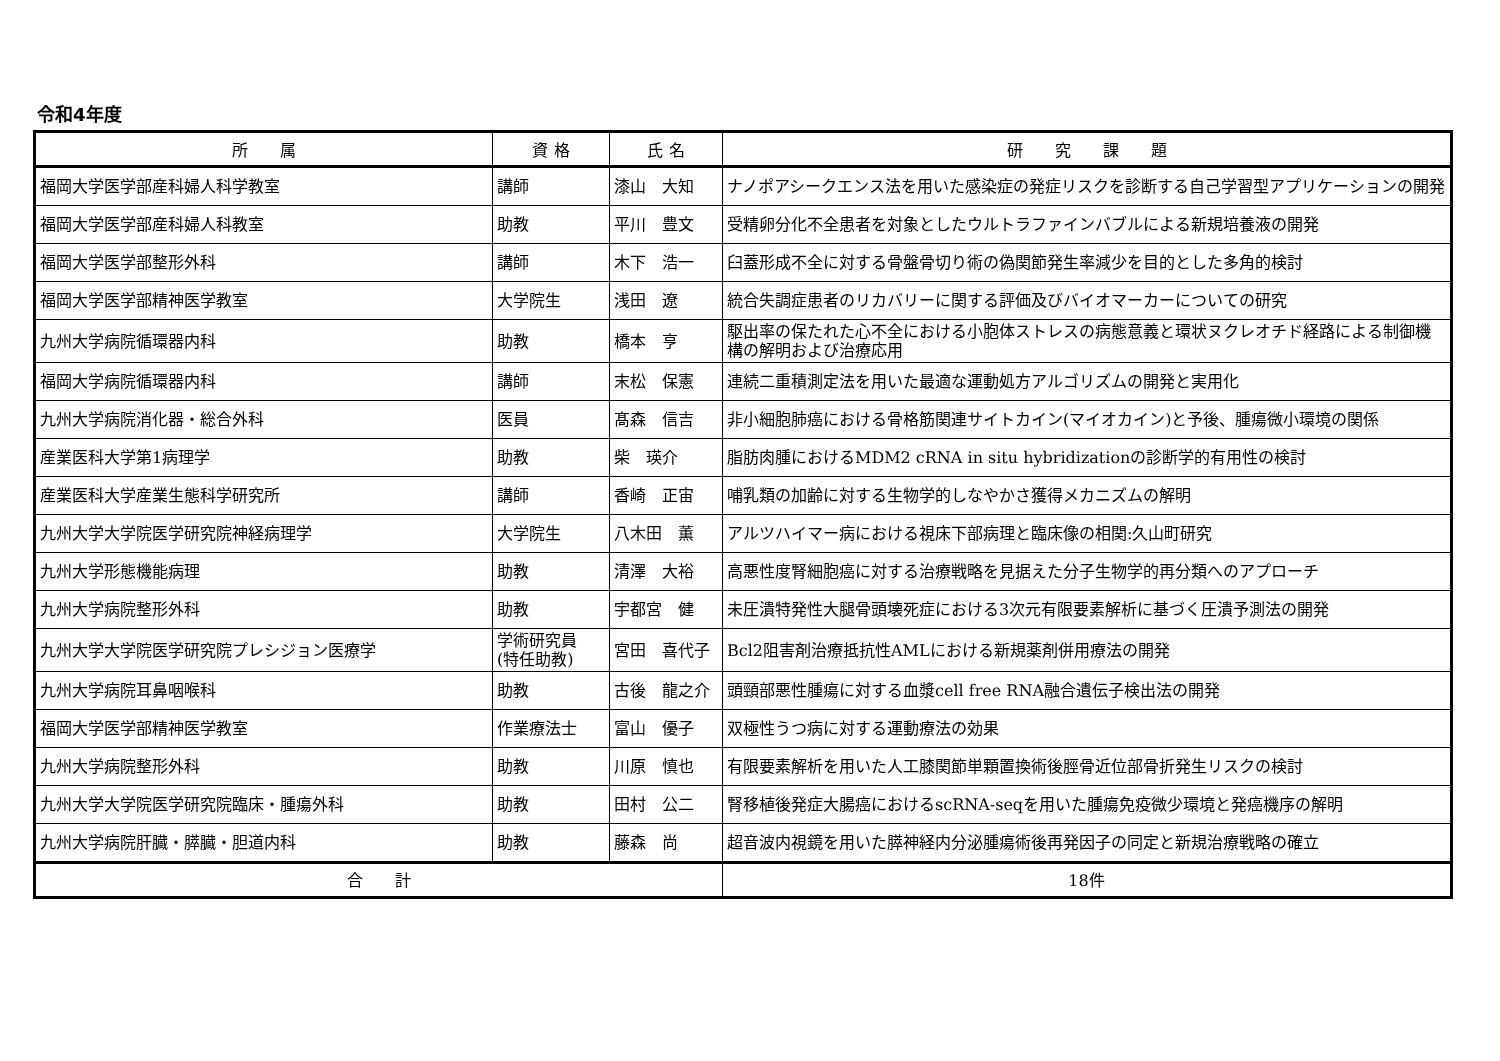令和4年度
| 所 属 | 資 格 | 氏 名 | 研 究 課 題 |
| --- | --- | --- | --- |
| 福岡大学医学部産科婦人科学教室 | 講師 | 漆山 大知 | ナノポアシークエンス法を用いた感染症の発症リスクを診断する自己学習型アプリケーションの開発 |
| 福岡大学医学部産科婦人科教室 | 助教 | 平川 豊文 | 受精卵分化不全患者を対象としたウルトラファインバブルによる新規培養液の開発 |
| 福岡大学医学部整形外科 | 講師 | 木下 浩一 | 臼蓋形成不全に対する骨盤骨切り術の偽関節発生率減少を目的とした多角的検討 |
| 福岡大学医学部精神医学教室 | 大学院生 | 浅田 遼 | 統合失調症患者のリカバリーに関する評価及びバイオマーカーについての研究 |
| 九州大学病院循環器内科 | 助教 | 橋本 亨 | 駆出率の保たれた心不全における小胞体ストレスの病態意義と環状ヌクレオチド経路による制御機構の解明および治療応用 |
| 福岡大学病院循環器内科 | 講師 | 末松 保憲 | 連続二重積測定法を用いた最適な運動処方アルゴリズムの開発と実用化 |
| 九州大学病院消化器・総合外科 | 医員 | 髙森 信吉 | 非小細胞肺癌における骨格筋関連サイトカイン(マイオカイン)と予後、腫瘍微小環境の関係 |
| 産業医科大学第1病理学 | 助教 | 柴 瑛介 | 脂肪肉腫におけるMDM2 cRNA in situ hybridizationの診断学的有用性の検討 |
| 産業医科大学産業生態科学研究所 | 講師 | 香崎 正宙 | 哺乳類の加齢に対する生物学的しなやかさ獲得メカニズムの解明 |
| 九州大学大学院医学研究院神経病理学 | 大学院生 | 八木田 薫 | アルツハイマー病における視床下部病理と臨床像の相関:久山町研究 |
| 九州大学形態機能病理 | 助教 | 清澤 大裕 | 高悪性度腎細胞癌に対する治療戦略を見据えた分子生物学的再分類へのアプローチ |
| 九州大学病院整形外科 | 助教 | 宇都宮 健 | 未圧潰特発性大腿骨頭壊死症における3次元有限要素解析に基づく圧潰予測法の開発 |
| 九州大学大学院医学研究院プレシジョン医療学 | 学術研究員 (特任助教) | 宮田 喜代子 | Bcl2阻害剤治療抵抗性AMLにおける新規薬剤併用療法の開発 |
| 九州大学病院耳鼻咽喉科 | 助教 | 古後 龍之介 | 頭頸部悪性腫瘍に対する血漿cell free RNA融合遺伝子検出法の開発 |
| 福岡大学医学部精神医学教室 | 作業療法士 | 富山 優子 | 双極性うつ病に対する運動療法の効果 |
| 九州大学病院整形外科 | 助教 | 川原 慎也 | 有限要素解析を用いた人工膝関節単顆置換術後脛骨近位部骨折発生リスクの検討 |
| 九州大学大学院医学研究院臨床・腫瘍外科 | 助教 | 田村 公二 | 腎移植後発症大腸癌におけるscRNA-seqを用いた腫瘍免疫微少環境と発癌機序の解明 |
| 九州大学病院肝臓・膵臓・胆道内科 | 助教 | 藤森 尚 | 超音波内視鏡を用いた膵神経内分泌腫瘍術後再発因子の同定と新規治療戦略の確立 |
| 合 計 | | | 18件 |